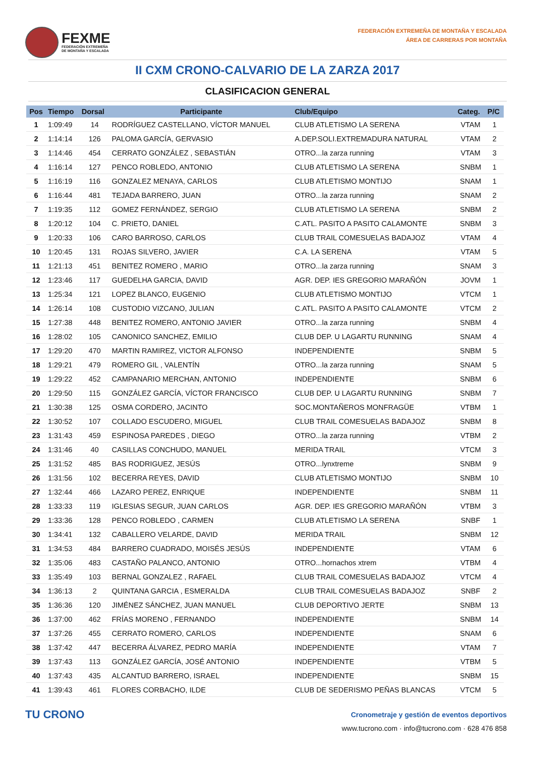FEXME
FEDERACIÓN EXTREMEÑA
DE MONTAÑA Y ESCALADA
FEDERACIÓN EXTREMEÑA DE MONTAÑA Y ESCALADA
ÁREA DE CARRERAS POR MONTAÑA
II CXM CRONO-CALVARIO DE LA ZARZA 2017
CLASIFICACION GENERAL
| Pos | Tiempo | Dorsal | Participante | Club/Equipo | Categ. | P/C |
| --- | --- | --- | --- | --- | --- | --- |
| 1 | 1:09:49 | 14 | RODRÍGUEZ CASTELLANO, VÍCTOR MANUEL | CLUB ATLETISMO LA SERENA | VTAM | 1 |
| 2 | 1:14:14 | 126 | PALOMA GARCÍA, GERVASIO | A.DEP.SOLI.EXTREMADURA NATURAL | VTAM | 2 |
| 3 | 1:14:46 | 454 | CERRATO GONZÁLEZ , SEBASTIÁN | OTRO...la zarza running | VTAM | 3 |
| 4 | 1:16:14 | 127 | PENCO ROBLEDO, ANTONIO | CLUB ATLETISMO LA SERENA | SNBM | 1 |
| 5 | 1:16:19 | 116 | GONZALEZ MENAYA, CARLOS | CLUB ATLETISMO MONTIJO | SNAM | 1 |
| 6 | 1:16:44 | 481 | TEJADA BARRERO, JUAN | OTRO...la zarza running | SNAM | 2 |
| 7 | 1:19:35 | 112 | GOMEZ FERNÁNDEZ, SERGIO | CLUB ATLETISMO LA SERENA | SNBM | 2 |
| 8 | 1:20:12 | 104 | C. PRIETO, DANIEL | C.ATL. PASITO A PASITO CALAMONTE | SNBM | 3 |
| 9 | 1:20:33 | 106 | CARO BARROSO, CARLOS | CLUB TRAIL COMESUELAS BADAJOZ | VTAM | 4 |
| 10 | 1:20:45 | 131 | ROJAS SILVERO, JAVIER | C.A. LA SERENA | VTAM | 5 |
| 11 | 1:21:13 | 451 | BENITEZ ROMERO , MARIO | OTRO...la zarza running | SNAM | 3 |
| 12 | 1:23:46 | 117 | GUEDELHA GARCIA, DAVID | AGR. DEP. IES GREGORIO MARAÑÓN | JOVM | 1 |
| 13 | 1:25:34 | 121 | LOPEZ BLANCO, EUGENIO | CLUB ATLETISMO MONTIJO | VTCM | 1 |
| 14 | 1:26:14 | 108 | CUSTODIO VIZCANO, JULIAN | C.ATL. PASITO A PASITO CALAMONTE | VTCM | 2 |
| 15 | 1:27:38 | 448 | BENITEZ ROMERO, ANTONIO JAVIER | OTRO...la zarza running | SNBM | 4 |
| 16 | 1:28:02 | 105 | CANONICO SANCHEZ, EMILIO | CLUB DEP. U LAGARTU RUNNING | SNAM | 4 |
| 17 | 1:29:20 | 470 | MARTIN RAMIREZ, VICTOR ALFONSO | INDEPENDIENTE | SNBM | 5 |
| 18 | 1:29:21 | 479 | ROMERO GIL , VALENTÍN | OTRO...la zarza running | SNAM | 5 |
| 19 | 1:29:22 | 452 | CAMPANARIO MERCHAN, ANTONIO | INDEPENDIENTE | SNBM | 6 |
| 20 | 1:29:50 | 115 | GONZÁLEZ GARCÍA, VÍCTOR FRANCISCO | CLUB DEP. U LAGARTU RUNNING | SNBM | 7 |
| 21 | 1:30:38 | 125 | OSMA CORDERO, JACINTO | SOC.MONTAÑEROS MONFRAGÜE | VTBM | 1 |
| 22 | 1:30:52 | 107 | COLLADO ESCUDERO, MIGUEL | CLUB TRAIL COMESUELAS BADAJOZ | SNBM | 8 |
| 23 | 1:31:43 | 459 | ESPINOSA PAREDES , DIEGO | OTRO...la zarza running | VTBM | 2 |
| 24 | 1:31:46 | 40 | CASILLAS CONCHUDO, MANUEL | MERIDA TRAIL | VTCM | 3 |
| 25 | 1:31:52 | 485 | BAS RODRIGUEZ, JESÚS | OTRO...lynxtreme | SNBM | 9 |
| 26 | 1:31:56 | 102 | BECERRA REYES, DAVID | CLUB ATLETISMO MONTIJO | SNBM | 10 |
| 27 | 1:32:44 | 466 | LAZARO PEREZ, ENRIQUE | INDEPENDIENTE | SNBM | 11 |
| 28 | 1:33:33 | 119 | IGLESIAS SEGUR, JUAN CARLOS | AGR. DEP. IES GREGORIO MARAÑÓN | VTBM | 3 |
| 29 | 1:33:36 | 128 | PENCO ROBLEDO , CARMEN | CLUB ATLETISMO LA SERENA | SNBF | 1 |
| 30 | 1:34:41 | 132 | CABALLERO VELARDE, DAVID | MERIDA TRAIL | SNBM | 12 |
| 31 | 1:34:53 | 484 | BARRERO CUADRADO, MOISÉS JESÚS | INDEPENDIENTE | VTAM | 6 |
| 32 | 1:35:06 | 483 | CASTAÑO PALANCO, ANTONIO | OTRO...hornachos xtrem | VTBM | 4 |
| 33 | 1:35:49 | 103 | BERNAL GONZALEZ , RAFAEL | CLUB TRAIL COMESUELAS BADAJOZ | VTCM | 4 |
| 34 | 1:36:13 | 2 | QUINTANA GARCIA , ESMERALDA | CLUB TRAIL COMESUELAS BADAJOZ | SNBF | 2 |
| 35 | 1:36:36 | 120 | JIMÉNEZ SÁNCHEZ, JUAN MANUEL | CLUB DEPORTIVO JERTE | SNBM | 13 |
| 36 | 1:37:00 | 462 | FRÍAS MORENO , FERNANDO | INDEPENDIENTE | SNBM | 14 |
| 37 | 1:37:26 | 455 | CERRATO ROMERO, CARLOS | INDEPENDIENTE | SNAM | 6 |
| 38 | 1:37:42 | 447 | BECERRA ÁLVAREZ, PEDRO MARÍA | INDEPENDIENTE | VTAM | 7 |
| 39 | 1:37:43 | 113 | GONZÁLEZ GARCÍA, JOSÉ ANTONIO | INDEPENDIENTE | VTBM | 5 |
| 40 | 1:37:43 | 435 | ALCANTUD BARRERO, ISRAEL | INDEPENDIENTE | SNBM | 15 |
| 41 | 1:39:43 | 461 | FLORES CORBACHO, ILDE | CLUB DE SEDERISMO PEÑAS BLANCAS | VTCM | 5 |
TU CRONO
Cronometraje y gestión de eventos deportivos
www.tucrono.com · info@tucrono.com · 628 476 858